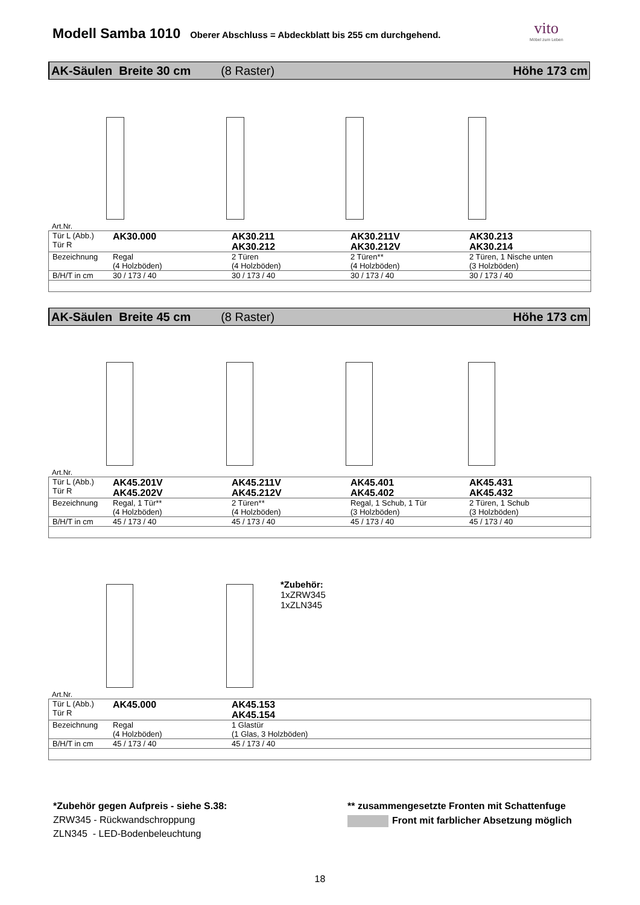Modell Samba 1010 Oberer Abschluss = Abdeckblatt bis 255 cm durchgehend.
vito
Möbel zum Leben
AK-Säulen Breite 30 cm (8 Raster) Höhe 173 cm
Art.Nr.
| Tür L (Abb.) Tür R | AK30.000 | AK30.211 AK30.212 | AK30.211V AK30.212V | AK30.213 AK30.214 |
| Bezeichnung | Regal (4 Holzböden) | 2 Türen (4 Holzböden) | 2 Türen** (4 Holzböden) | 2 Türen, 1 Nische unten (3 Holzböden) |
| B/H/T in cm | 30 / 173 / 40 | 30 / 173 / 40 | 30 / 173 / 40 | 30 / 173 / 40 |
AK-Säulen Breite 45 cm (8 Raster) Höhe 173 cm
Art.Nr.
| Tür L (Abb.) Tür R | AK45.201V AK45.202V | AK45.211V AK45.212V | AK45.401 AK45.402 | AK45.431 AK45.432 |
| Bezeichnung | Regal, 1 Tür** (4 Holzböden) | 2 Türen** (4 Holzböden) | Regal, 1 Schub, 1 Tür (3 Holzböden) | 2 Türen, 1 Schub (3 Holzböden) |
| B/H/T in cm | 45 / 173 / 40 | 45 / 173 / 40 | 45 / 173 / 40 | 45 / 173 / 40 |
*Zubehör:
1xZRW345
1xZLN345
Art.Nr.
| Tür L (Abb.) Tür R | AK45.000 | AK45.153 AK45.154 |
| Bezeichnung | Regal (4 Holzböden) | 1 Glastür (1 Glas, 3 Holzböden) |
| B/H/T in cm | 45 / 173 / 40 | 45 / 173 / 40 |
*Zubehör gegen Aufpreis - siehe S.38:
ZRW345 - Rückwandschroppung
ZLN345 - LED-Bodenbeleuchtung
** zusammengesetzte Fronten mit Schattenfuge
Front mit farblicher Absetzung möglich
18